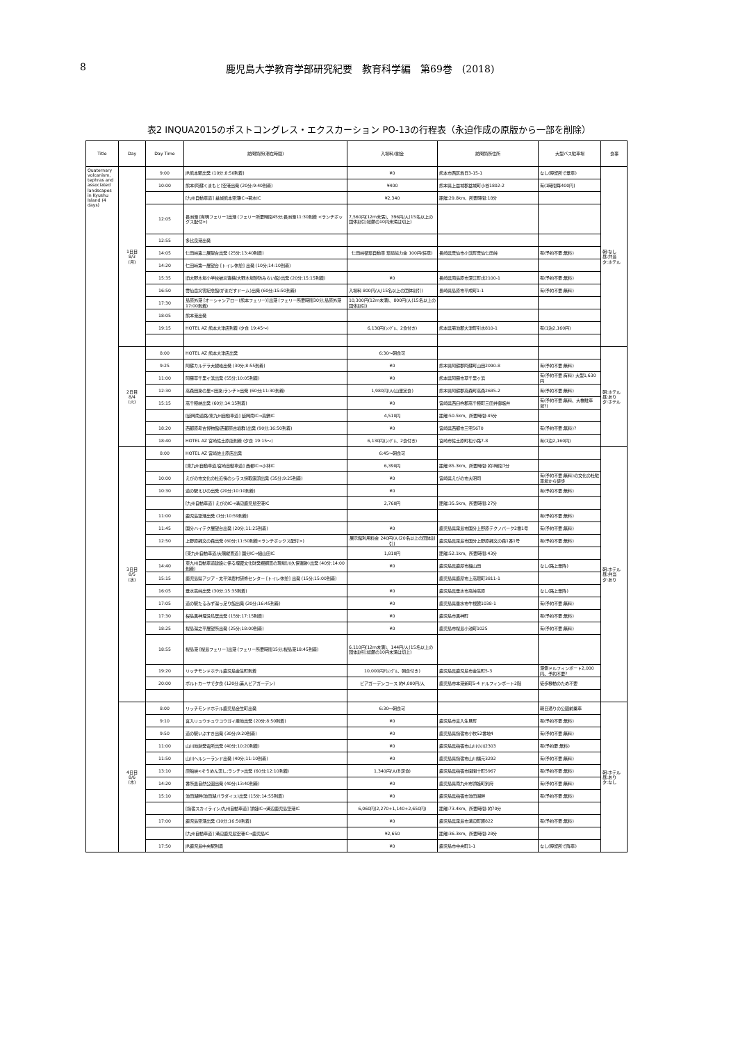8 鹿児島大学教育学部研究紀要　教育科学編　第69巻　(2018)
表2 INQUA2015のポストコングレス・エクスカーション PO-13の行程表（永迫作成の原版から一部を削除）
| Title | Day | Day Time | 訪問箇所(滞在時間) | 入場料/謝金 | 訪問箇所住所 | 大型バス駐車場 | 食事 |
| --- | --- | --- | --- | --- | --- | --- | --- |
| Quaternary volcanism, tephras and associated landscapes in Kyushu Island (4 days) | 1日目 8/3 (月) | 9:00 | JR熊本駅出発 (10分;8:50到着) | ¥0 | 熊本市西区春日3-15-1 | なし(停留所で乗車) | 朝:なし 昼:弁当 夕:ホテル |
| | | 10:00 | 熊本(阿蘇くまもと)空港出発 (20分;9:40到着) | ¥400 | 熊本県上益城郡益城町小谷1802-2 | 有(1時間毎400円) | |
| | | | [九州自動車道] 益城熊本空港IC→菊水IC | ¥2,340 | 距離:29.8km、所要時間:18分 | | |
| | | 12:05 | 長洲港 [有明フェリー]出港 (フェリー所要時間45分;長洲港11:30到着 <ランチボックス配付>) | 7,560円(12m未満)、396円/人(15名以上の団体割引;総額の10円未満は切上) | | | |
| | | 12:55 | 多比良港出発 | | | | |
| | | 14:05 | 仁田峠第二展望台出発 (25分;13:40到着) | 仁田峠循環自動車 環境協力金 100円(任意) | 長崎県雲仙市小浜町雲仙仁田峠 | 有(予約不要;無料) | |
| | | 14:20 | 仁田峠第一展望台 [トイレ休憩] 出発 (10分;14:10到着) | | | | |
| | | 15:35 | 旧大野木場小学校被災遺構(大野木場砂防みらい館)出発 (20分;15:15到着) | ¥0 | 長崎県南島原市深江町戊2100-1 | 有(予約不要;無料) | |
| | | 16:50 | 雲仙岳災害記念館(がまだすドーム)出発 (60分;15:50到着) | 入場料 800円/人(15名以上の団体割引) | 長崎県島原市平成町1-1 | 有(予約不要;無料) | |
| | | 17:30 | 島原外港 [オーシャンアロー(熊本フェリー)]出港 (フェリー所要時間30分;島原外港17:00到着) | 10,300円(12m未満)、800円/人(15名以上の団体割引) | | | |
| | | 18:05 | 熊本港出発 | | | | |
| | | 19:15 | HOTEL AZ 熊本大津店到着 (夕食 19:45～) | 6,130円(ｼﾝｸﾞﾙ、2食付き) | 熊本県菊池郡大津町引水810-1 | 有(1泊2,160円) | |
| | 2日目 8/4 (火) | 8:00 | HOTEL AZ 熊本大津店出発 | 6:30～朝食可 | | | 朝:ホテル 昼:あり 夕:ホテル |
| | | 9:25 | 阿蘇カルデラ大観峰出発 (30分;8:55到着) | ¥0 | 熊本県阿蘇郡阿蘇町山田2090-8 | 有(予約不要;無料) | |
| | | 11:00 | 阿蘇草千里ヶ浜出発 (55分;10:05到着) | ¥0 | 熊本県阿蘇市草千里ヶ浜 | 有(予約不要;有料) 大型1,630円 | |
| | | 12:30 | 高森田楽の里<田楽;ランチ>出発 (60分;11:30到着) | 1,980円/人(山里定食) | 熊本県阿蘇郡高森町高森2685-2 | 有(予約不要;無料) | |
| | | 15:15 | 高千穂峡出発 (60分;14:15到着) | ¥0 | 宮崎県西臼杵郡高千穂町三田井御塩井 | 有(予約不要;無料、大橋駐車場?) | |
| | | | [延岡南道路/東九州自動車道] 延岡南IC→高鍋IC | 4,510円 | 距離:50.5km、所要時間:45分 | | |
| | | 18:20 | 西都原考古博物館(西都原古墳群)出発 (90分;16:50到着) | ¥0 | 宮崎県西都市三宅5670 | 有(予約不要;無料)? | |
| | | 18:40 | HOTEL AZ 宮崎佐土原店到着 (夕食 19:15～) | 6,130円(ｼﾝｸﾞﾙ、2食付き) | 宮崎市佐土原町松小路7-8 | 有(1泊2,160円) | |
| | 3日目 8/5 (水) | 8:00 | HOTEL AZ 宮崎佐土原店出発 | 6:45～朝食可 | | | 朝:ホテル 昼:弁当 夕:あり |
| | | | [東九州自動車道/宮崎自動車道] 西都IC→小林IC | 6,390円 | 距離:85.3km、所要時間:約1時間7分 | | |
| | | 10:00 | えびの市文化の杜近傍のシラス採取露頭出発 (35分;9:25到着) | ¥0 | 宮崎県えびの市大明司 | 有(予約不要;無料)の文化の杜駐車場から徒歩 | |
| | | 10:30 | 道の駅えびの出発 (20分;10:10到着) | ¥0 | | 有(予約不要;無料) | |
| | | | [九州自動車道] えびのIC→溝辺鹿児島空港IC | 2,760円 | 距離:35.5km、所要時間:27分 | | |
| | | 11:00 | 鹿児島空港出発 (1分;10:59到着) | | | 有(予約不要;無料) | |
| | | 11:45 | 国分ハイテク展望台出発 (20分;11:25到着) | ¥0 | 鹿児島県霧島市国分上野原テクノパーク2番1号 | 有(予約不要;無料) | |
| | | 12:50 | 上野原縄文の森出発 (60分;11:50到着<ランチボックス配付>) | 展示館利用料金 240円/人(20名以上の団体割引) | 鹿児島県霧島市国分上野原縄文の森1番1号 | 有(予約不要;無料) | |
| | | | [東九州自動車道/大隅縦貫道] 国分IC→細山田IC | 1,810円 | 距離:52.1km、所要時間:43分 | | |
| | | 14:40 | 東九州自動車道建設に係る埋蔵文化財発掘調査の現場(川久保遺跡)出発 (40分;14:00到着) | ¥0 | 鹿児島県鹿屋市細山田 | なし(路上乗降) | |
| | | 15:15 | 鹿児島県アジア・太平洋農村研修センター [トイレ休憩] 出発 (15分;15:00到着) | | 鹿児島県鹿屋市上高隈町3811-1 | | |
| | | 16:05 | 垂水高峠出発 (30分;15:35到着) | ¥0 | 鹿児島県垂水市高峠高原 | なし(路上乗降) | |
| | | 17:05 | 道の駅たるみず湯っ足り館出発 (20分;16:45到着) | ¥0 | 鹿児島県垂水市牛根麓1038-1 | 有(予約不要;無料) | |
| | | 17:30 | 桜島黒神埋没鳥居出発 (15分;17:15到着) | ¥0 | 鹿児島市黒神町 | 有(予約不要;無料) | |
| | | 18:25 | 桜島湯之平展望所出発 (25分;18:00到着) | ¥0 | 鹿児島市桜島小池町1025 | 有(予約不要;無料) | |
| | | 18:55 | 桜島港 [桜島フェリー]出港 (フェリー所要時間15分;桜島港18:45到着) | 6,110円(12m未満)、144円/人(15名以上の団体割引;総額の10円未満は切上) | | | |
| | | 19:20 | リッチモンドホテル鹿児島金生町到着 | 10,000円?(ｼﾝｸﾞﾙ、朝食付き) | 鹿児島県鹿児島市金生町5-3 | 港側ドルフィンポート2,000円、予約不要? | |
| | | 20:00 | ポルトカーサで夕食 (120分;美人ビアガーデン) | ビアガーデンコース 約4,000円/人 | 鹿児島市本港新町5-4 ドルフィンポート2階 | 徒歩移動のため不要 | |
| | 4日目 8/6 (木) | 8:00 | リッチモンドホテル鹿児島金生町出発 | 6:30～朝食可 | | 朝日通りの公園前乗車 | 朝:ホテル 昼:あり 夕:なし |
| | | 9:10 | 喜入リュウキュウコウガイ産地出発 (20分;8:50到着) | ¥0 | 鹿児島市喜入生見町 | 有(予約不要;無料) | |
| | | 9:50 | 道の駅いぶすき出発 (30分;9:20到着) | ¥0 | 鹿児島県指宿市小牧52番地4 | 有(予約不要;無料) | |
| | | 11:00 | 山川地熱発電所出発 (40分;10:20到着) | ¥0 | 鹿児島県指宿市山川小川2303 | 有(予約要;無料) | |
| | | 11:50 | 山川ヘルシーランド出発 (40分;11:10到着) | ¥0 | 鹿児島県指宿市山川福元3292 | 有(予約不要;無料) | |
| | | 13:10 | 唐船峡<そうめん流し;ランチ>出発 (60分;12:10到着) | 1,340円/人(B定食) | 鹿児島県指宿市開聞十町5967 | 有(予約不要;無料) | |
| | | 14:20 | 番所鼻自然公園出発 (40分;13:40到着) | ¥0 | 鹿児島県南九州市頴娃町別府 | 有(予約不要;無料) | |
| | | 15:10 | 池田湖畔(池田湖パラダイス)出発 (15分;14:55到着) | ¥0 | 鹿児島県指宿市池田湖畔 | 有(予約不要;無料) | |
| | | | [指宿スカイライン/九州自動車道] 頴娃IC→溝辺鹿児島空港IC | 6,060円(2,270+1,140+2,650円) | 距離:73.4km、所要時間:約70分 | | |
| | | 17:00 | 鹿児島空港出発 (10分;16:50到着) | ¥0 | 鹿児島県霧島市溝辺町麓822 | 有(予約不要;無料) | |
| | | | [九州自動車道] 溝辺鹿児島空港IC→鹿児島IC | ¥2,650 | 距離:36.3km、所要時間:28分 | | |
| | | 17:50 | JR鹿児島中央駅到着 | ¥0 | 鹿児島市中央町1-1 | なし(停留所で降車) | |